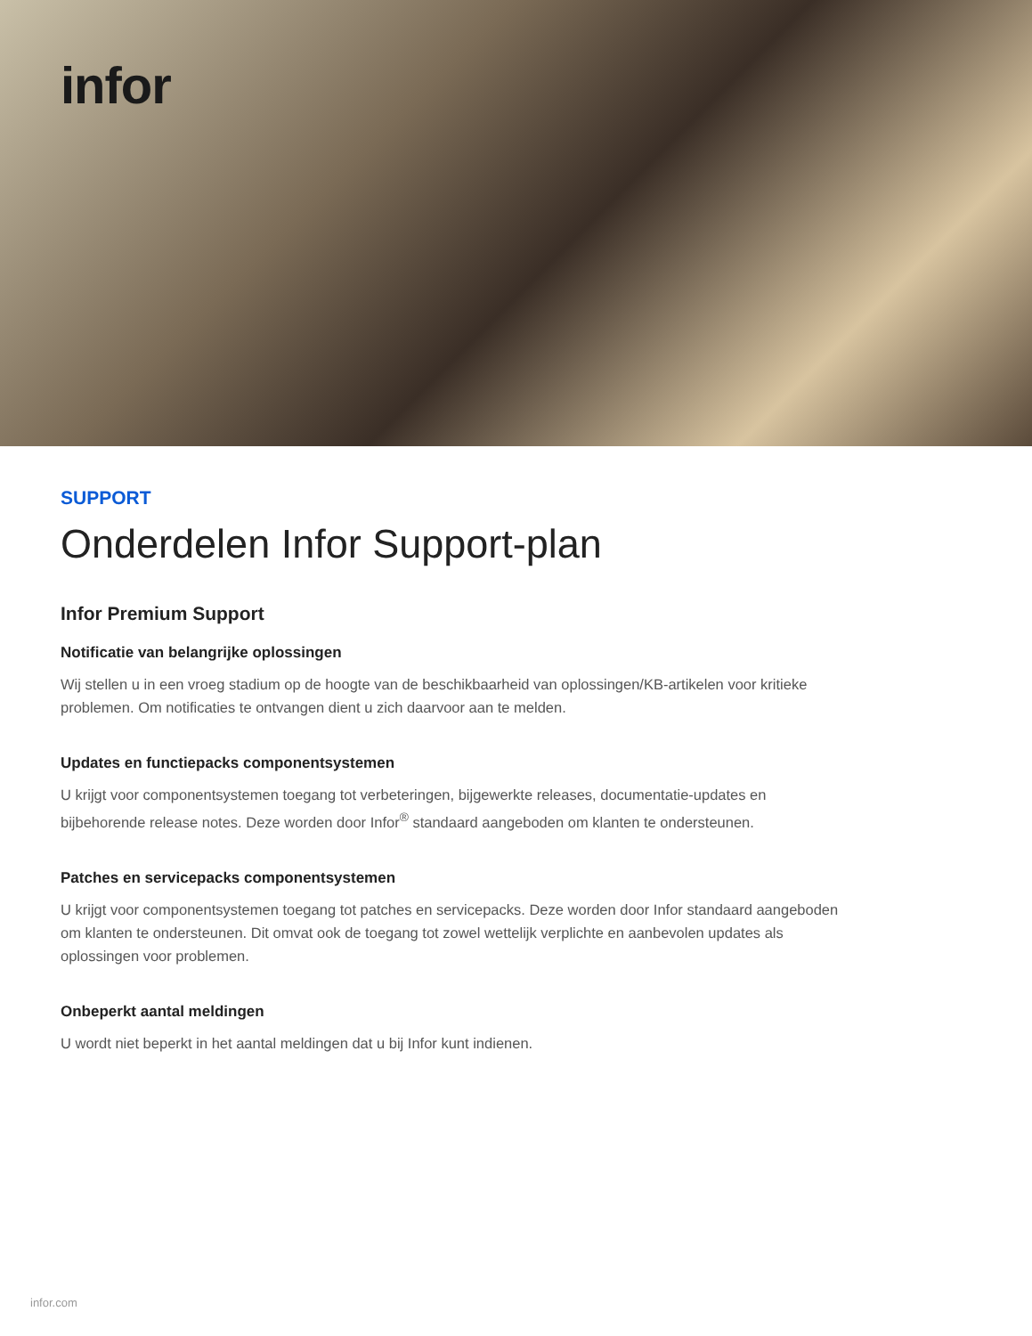infor
SUPPORT
Onderdelen Infor Support-plan
Infor Premium Support
Notificatie van belangrijke oplossingen
Wij stellen u in een vroeg stadium op de hoogte van de beschikbaarheid van oplossingen/KB-artikelen voor kritieke problemen. Om notificaties te ontvangen dient u zich daarvoor aan te melden.
Updates en functiepacks componentsystemen
U krijgt voor componentsystemen toegang tot verbeteringen, bijgewerkte releases, documentatie-updates en bijbehorende release notes. Deze worden door Infor<sup>®</sup> standaard aangeboden om klanten te ondersteunen.
Patches en servicepacks componentsystemen
U krijgt voor componentsystemen toegang tot patches en servicepacks. Deze worden door Infor standaard aangeboden om klanten te ondersteunen. Dit omvat ook de toegang tot zowel wettelijk verplichte en aanbevolen updates als oplossingen voor problemen.
Onbeperkt aantal meldingen
U wordt niet beperkt in het aantal meldingen dat u bij Infor kunt indienen.
infor.com